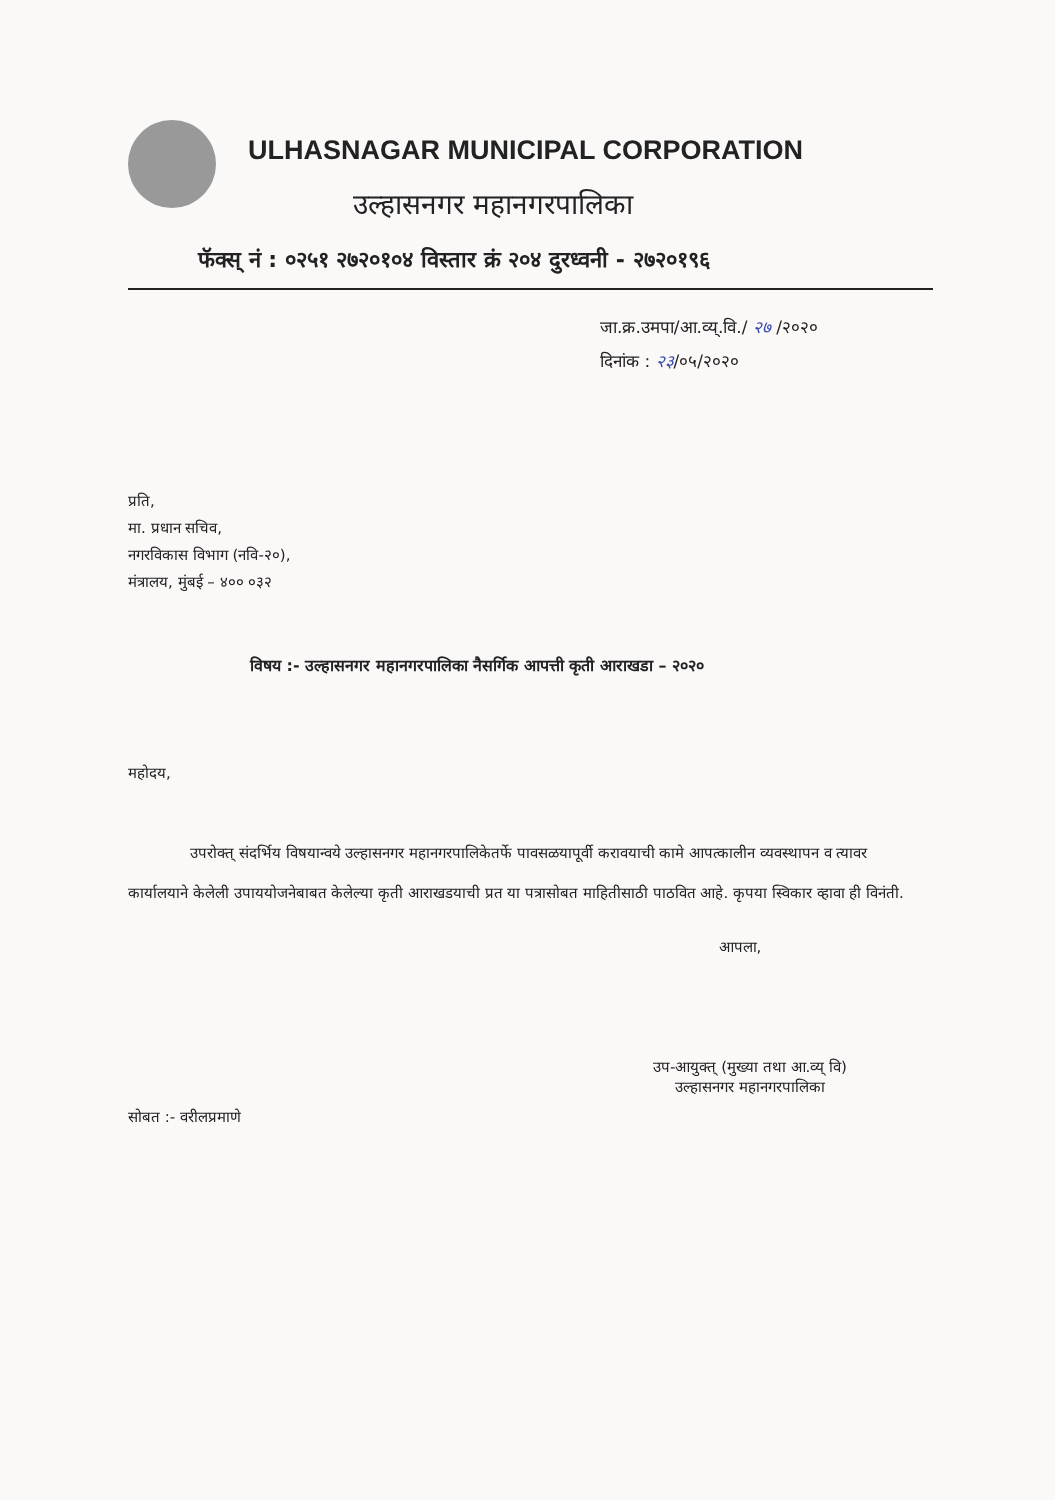ULHASNAGAR MUNICIPAL CORPORATION
उल्हासनगर महानगरपालिका
फॅक्स् नं : ०२५१ २७२०१०४ विस्तार क्रं २०४ दुरध्वनी - २७२०१९६
जा.क्र.उमपा/आ.व्य्.वि./ २७ /२०२०
दिनांक : २३/०५/२०२०
प्रति,
मा. प्रधान सचिव,
नगरविकास विभाग (नवि-२०),
मंत्रालय, मुंबई – ४०० ०३२
विषय :- उल्हासनगर महानगरपालिका नैसर्गिक आपत्ती कृती आराखडा – २०२०
महोदय,
उपरोक्त् संदर्भिय विषयान्वये उल्हासनगर महानगरपालिकेतर्फे पावसळयापूर्वी करावयाची कामे आपत्कालीन व्यवस्थापन व त्यावर कार्यालयाने केलेली उपाययोजनेबाबत केलेल्या कृती आराखडयाची प्रत या पत्रासोबत माहितीसाठी पाठवित आहे. कृपया स्विकार व्हावा ही विनंती.
आपला,
उप-आयुक्त् (मुख्या तथा आ.व्य् वि)
उल्हासनगर महानगरपालिका
सोबत :- वरीलप्रमाणे